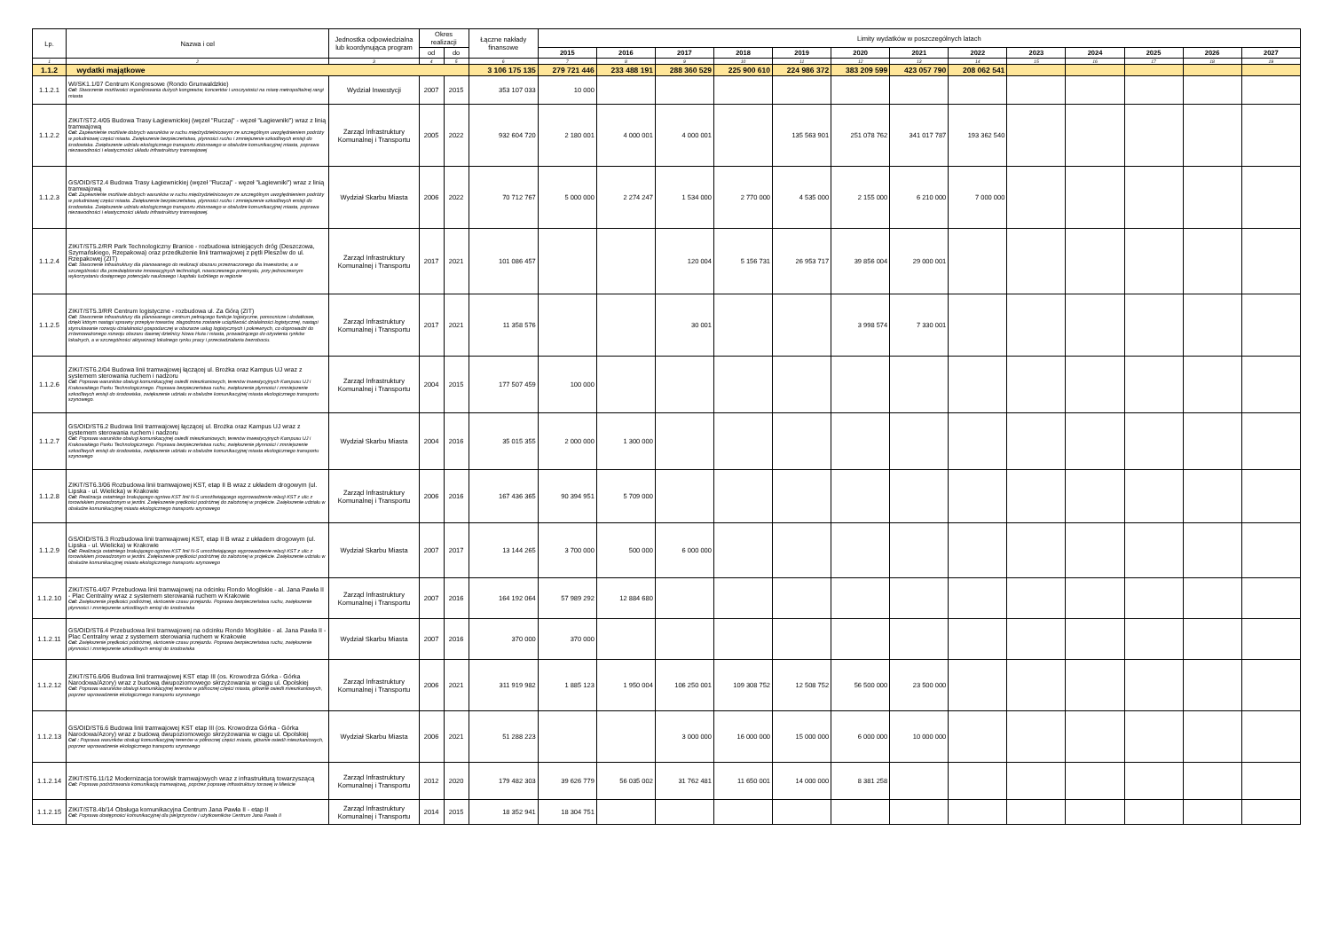| Lp. | Nazwa i cel | Jednostka odpowiedzialna lub koordynująca program | Okres realizacji | | Łączne nakłady finansowe | Limity wydatków w poszczególnych latach | | | | | | | | | | | | |
| --- | --- | --- | --- | --- | --- | --- | --- | --- | --- | --- | --- | --- | --- | --- | --- | --- | --- | --- |
| | | | od | do | | 2015 | 2016 | 2017 | 2018 | 2019 | 2020 | 2021 | 2022 | 2023 | 2024 | 2025 | 2026 | 2027 |
| 1 | 2 | 3 | 4 | 5 | 6 | 7 | 8 | 9 | 10 | 11 | 12 | 13 | 14 | 15 | 16 | 17 | 18 | 19 |
| 1.1.2 | wydatki majątkowe | | | | 3 106 175 135 | 279 721 446 | 233 488 191 | 288 360 529 | 225 900 610 | 224 986 372 | 383 209 599 | 423 057 790 | 208 062 541 | | | | | |
| 1.1.2.1 | WI/SK1.1/07 Centrum Kongresowe (Rondo Grunwaldzkie) Cel: Stworzenie możliwości organizowania dużych kongresów, koncertów i uroczystości na miarę metropolitalnej rangi miasta | Wydział Inwestycji | 2007 | 2015 | 353 107 033 | 10 000 | | | | | | | | | | | | |
| 1.1.2.2 | ZIKiT/ST2.4/05 Budowa Trasy Łagiewnickiej (węzeł "Ruczaj" - węzeł "Łagiewniki") wraz z linią tramwajową Cel: Zapewnienie możliwie dobrych warunków w ruchu międzydzielnicowym ze szczególnym uwzględnieniem podróży w południowej części miasta. Zwiększenie bezpieczeństwa, płynności ruchu i zmniejszenie szkodliwych emisji do środowiska. Zwiększenie udziału ekologicznego transportu zbiorowego w obsłudze komunikacyjnej miasta, poprawa niezawodności i elastyczności układu infrastruktury tramwajowej | Zarząd Infrastruktury Komunalnej i Transportu | 2005 | 2022 | 932 604 720 | 2 180 001 | 4 000 001 | 4 000 001 | | 135 563 901 | 251 078 762 | 341 017 787 | 193 362 540 | | | | | |
| 1.1.2.3 | GS/OID/ST2.4 Budowa Trasy Łagiewnickiej (węzeł "Ruczaj" - węzeł "Łagiewniki") wraz z linią tramwajową Cel: Zapewnienie możliwie dobrych warunków w ruchu międzydzielnicowym ze szczególnym uwzględnieniem podróży w południowej części miasta. Zwiększenie bezpieczeństwa, płynności ruchu i zmniejszenie szkodliwych emisji do środowiska. Zwiększenie udziału ekologicznego transportu zbiorowego w obsłudze komunikacyjnej miasta, poprawa niezawodności i elastyczności układu infrastruktury tramwajowej. | Wydział Skarbu Miasta | 2006 | 2022 | 70 712 767 | 5 000 000 | 2 274 247 | 1 534 000 | 2 770 000 | 4 535 000 | 2 155 000 | 6 210 000 | 7 000 000 | | | | | |
| 1.1.2.4 | ZIKiT/ST5.2/RR Park Technologiczny Branice - rozbudowa istniejących dróg (Deszczowa, Szymańskiego, Rzepakowa) oraz przedłużenie linii tramwajowej z pętli Pleszów do ul. Rzepakowej (ZIT) Cel: Stworzenie infrastruktury dla planowanego do realizacji obszaru przeznaczonego dla Inwestorów, a w szczególności dla przedsiębiorstw innowacyjnych technologii, nowoczesnego przemysłu, przy jednoczesnym wykorzystaniu dostępnego potencjału naukowego i kapitału ludzkiego w regionie | Zarząd Infrastruktury Komunalnej i Transportu | 2017 | 2021 | 101 086 457 | | | 120 004 | 5 156 731 | 26 953 717 | 39 856 004 | 29 000 001 | | | | | | |
| 1.1.2.5 | ZIKiT/ST5.3/RR Centrum logistyczne - rozbudowa ul. Za Górą (ZIT) Cel: Stworzenie infrastruktury dla planowanego centrum pełniącego funkcje logistyczne, pomocnicze i dodatkowe, dzięki którym nastąpi sprawny przepływ towarów, złagodzona zostanie uciążliwość działalności logistycznej, nastąpi stymulowanie rozwoju działalności gospodarczej w obszarze usług logistycznych i pokrewnych, co doprowadzi do zrównoważonego rozwoju obszaru dawnej dzielnicy Nowa Huta i miasta, prowadzącego do ożywienia rynków lokalnych, a w szczególności aktywizacji lokalnego rynku pracy i przeciwdziałania bezrobociu. | Zarząd Infrastruktury Komunalnej i Transportu | 2017 | 2021 | 11 358 576 | | | 30 001 | | | 3 998 574 | 7 330 001 | | | | | | |
| 1.1.2.6 | ZIKiT/ST6.2/04 Budowa linii tramwajowej łączącej ul. Brożka oraz Kampus UJ wraz z systemem sterowania ruchem i nadzoru Cel: Poprawa warunków obsługi komunikacyjnej osiedli mieszkaniowych, terenów inwestycyjnych Kampusu UJ i Krakowskiego Parku Technologicznego. Poprawa bezpieczeństwa ruchu, zwiększenie płynności i zmniejszenie szkodliwych emisji do środowiska, zwiększenie udziału w obsłudze komunikacyjnej miasta ekologicznego transportu szynowego. | Zarząd Infrastruktury Komunalnej i Transportu | 2004 | 2015 | 177 507 459 | 100 000 | | | | | | | | | | | | |
| 1.1.2.7 | GS/OID/ST6.2 Budowa linii tramwajowej łączącej ul. Brożka oraz Kampus UJ wraz z systemem sterowania ruchem i nadzoru Cel: Poprawa warunków obsługi komunikacyjnej osiedli mieszkaniowych, terenów inwestycyjnych Kampusu UJ i Krakowskiego Parku Technologicznego. Poprawa bezpieczeństwa ruchu, zwiększenie płynności i zmniejszenie szkodliwych emisji do środowiska, zwiększenie udziału w obsłudze komunikacyjnej miasta ekologicznego transportu szynowego | Wydział Skarbu Miasta | 2004 | 2016 | 35 015 355 | 2 000 000 | 1 300 000 | | | | | | | | | | | |
| 1.1.2.8 | ZIKiT/ST6.3/06 Rozbudowa linii tramwajowej KST, etap II B wraz z układem drogowym (ul. Lipska - ul. Wielicka) w Krakowie Cel: Realizacja ostatniego brakującego ogniwa KST linii N-S umożliwiającego wyprowadzenie relacji KST z ulic z torowiskiem prowadzonym w jezdni. Zwiększenie prędkości podróżnej do założonej w projekcie. Zwiększenie udziału w obsłudze komunikacyjnej miasta ekologicznego transportu szynowego | Zarząd Infrastruktury Komunalnej i Transportu | 2006 | 2016 | 167 436 365 | 90 394 951 | 5 709 000 | | | | | | | | | | | |
| 1.1.2.9 | GS/OID/ST6.3 Rozbudowa linii tramwajowej KST, etap II B wraz z układem drogowym (ul. Lipska - ul. Wielicka) w Krakowie Cel: Realizacja ostatniego brakującego ogniwa KST linii N-S umożliwiającego wyprowadzenie relacji KST z ulic z torowiskiem prowadzonym w jezdni. Zwiększenie prędkości podróżnej do założonej w projekcie. Zwiększenie udziału w obsłudze komunikacyjnej miasta ekologicznego transportu szynowego | Wydział Skarbu Miasta | 2007 | 2017 | 13 144 265 | 3 700 000 | 500 000 | 6 000 000 | | | | | | | | | | |
| 1.1.2.10 | ZIKiT/ST6.4/07 Przebudowa linii tramwajowej na odcinku Rondo Mogilskie - al. Jana Pawła II - Plac Centralny wraz z systemem sterowania ruchem w Krakowie Cel: Zwiększenie prędkości podróżnej, skrócenie czasu przejazdu. Poprawa bezpieczeństwa ruchu, zwiększenie płynności i zmniejszenie szkodliwych emisji do środowiska | Zarząd Infrastruktury Komunalnej i Transportu | 2007 | 2016 | 164 192 064 | 57 989 292 | 12 884 680 | | | | | | | | | | | |
| 1.1.2.11 | GS/OID/ST6.4 Przebudowa linii tramwajowej na odcinku Rondo Mogilskie - al. Jana Pawła II - Plac Centralny wraz z systemem sterowania ruchem w Krakowie Cel: Zwiększenie prędkości podróżnej, skrócenie czasu przejazdu. Poprawa bezpieczeństwa ruchu, zwiększenie płynności i zmniejszenie szkodliwych emisji do środowiska | Wydział Skarbu Miasta | 2007 | 2016 | 370 000 | 370 000 | | | | | | | | | | | | |
| 1.1.2.12 | ZIKiT/ST6.6/06 Budowa linii tramwajowej KST etap III (os. Krowodrza Górka - Górka Narodowa/Azory) wraz z budową dwupoziomowego skrzyżowania w ciągu ul. Opolskiej Cel: Poprawa warunków obsługi komunikacyjnej terenów w północnej części miasta, głównie osiedli mieszkaniowych, poprzez wprowadzenie ekologicznego transportu szynowego | Zarząd Infrastruktury Komunalnej i Transportu | 2006 | 2021 | 311 919 982 | 1 885 123 | 1 950 004 | 106 250 001 | 109 308 752 | 12 508 752 | 56 500 000 | 23 500 000 | | | | | | |
| 1.1.2.13 | GS/OID/ST6.6 Budowa linii tramwajowej KST etap III (os. Krowodrza Górka - Górka Narodowa/Azory) wraz z budową dwupoziomowego skrzyżowania w ciągu ul. Opolskiej Cel : Poprawa warunków obsługi komunikacyjnej terenów w północnej części miasta, głównie osiedli mieszkaniowych, poprzez wprowadzenie ekologicznego transportu szynowego | Wydział Skarbu Miasta | 2006 | 2021 | 51 288 223 | | | 3 000 000 | 16 000 000 | 15 000 000 | 6 000 000 | 10 000 000 | | | | | | |
| 1.1.2.14 | ZIKiT/ST6.11/12 Modernizacja torowisk tramwajowych wraz z infrastrukturą towarzyszącą Cel: Poprawa podróżowania komunikacją tramwajową, poprzez poprawę infrastruktury torowej w Mieście | Zarząd Infrastruktury Komunalnej i Transportu | 2012 | 2020 | 179 482 303 | 39 626 779 | 56 035 002 | 31 762 481 | 11 650 001 | 14 000 000 | 8 381 258 | | | | | | | |
| 1.1.2.15 | ZIKiT/ST8.4b/14 Obsługa komunikacyjna Centrum Jana Pawła II - etap II Cel: Poprawa dostępności komunikacyjnej dla pielgrzymów i użytkowników Centrum Jana Pawła II | Zarząd Infrastruktury Komunalnej i Transportu | 2014 | 2015 | 18 352 941 | 18 304 751 | | | | | | | | | | | | |